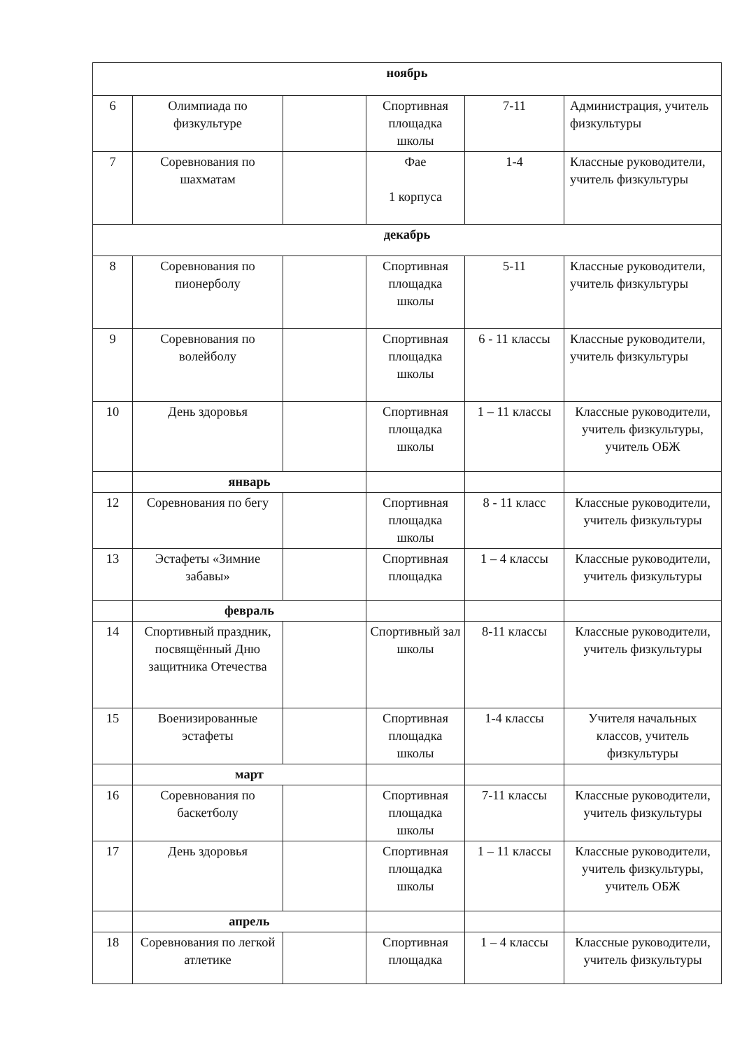| ноябрь | | | | | |
| 6 | Олимпиада по физкультуре | | Спортивная площадка школы | 7-11 | Администрация, учитель физкультуры |
| 7 | Соревнования по шахматам | | Фае 1 корпуса | 1-4 | Классные руководители, учитель физкультуры |
| декабрь | | | | | |
| 8 | Соревнования по пионерболу | | Спортивная площадка школы | 5-11 | Классные руководители, учитель физкультуры |
| 9 | Соревнования по волейболу | | Спортивная площадка школы | 6 - 11 классы | Классные руководители, учитель физкультуры |
| 10 | День здоровья | | Спортивная площадка школы | 1 – 11 классы | Классные руководители, учитель физкультуры, учитель ОБЖ |
| | январь | | | | |
| 12 | Соревнования по бегу | | Спортивная площадка школы | 8 - 11 класс | Классные руководители, учитель физкультуры |
| 13 | Эстафеты «Зимние забавы» | | Спортивная площадка | 1 – 4 классы | Классные руководители, учитель физкультуры |
| | февраль | | | | |
| 14 | Спортивный праздник, посвящённый Дню защитника Отечества | | Спортивный зал школы | 8-11 классы | Классные руководители, учитель физкультуры |
| 15 | Военизированные эстафеты | | Спортивная площадка школы | 1-4 классы | Учителя начальных классов, учитель физкультуры |
| | март | | | | |
| 16 | Соревнования по баскетболу | | Спортивная площадка школы | 7-11 классы | Классные руководители, учитель физкультуры |
| 17 | День здоровья | | Спортивная площадка школы | 1 – 11 классы | Классные руководители, учитель физкультуры, учитель ОБЖ |
| | апрель | | | | |
| 18 | Соревнования по легкой атлетике | | Спортивная площадка | 1 – 4 классы | Классные руководители, учитель физкультуры |